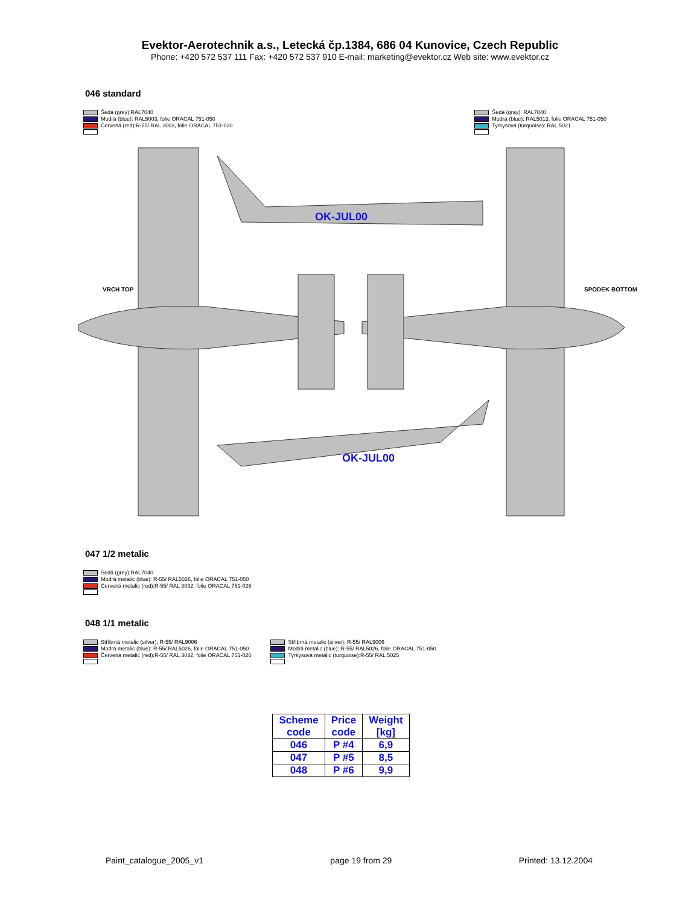Evektor-Aerotechnik a.s., Letecká čp.1384, 686 04 Kunovice, Czech Republic
Phone: +420 572 537 111 Fax: +420 572 537 910 E-mail: marketing@evektor.cz Web site: www.evektor.cz
046 standard
Šedá (grey):RAL7040
Modrá (blue): RAL5003, folie ORACAL 751-050
Červená (red):R-55/ RAL 3003, folie ORACAL 751-030
Šedá (gray): RAL7040
Modrá (blue): RAL5013, folie ORACAL 751-050
Tyrkysová (turquoise): RAL 5021
OK-JUL00
OK-JUL00
VRCH TOP
SPODEK BOTTOM
047 1/2 metalic
Šedá (grey):RAL7040
Modrá metalic (blue): R-55/ RAL5026, folie ORACAL 751-050
Červená metalic (red):R-55/ RAL 3032, folie ORACAL 751-026
048 1/1 metalic
Stříbrná metalic (silver): R-55/ RAL9006
Modrá metalic (blue): R-55/ RAL5026, folie ORACAL 751-050
Červená metalic (red):R-55/ RAL 3032, folie ORACAL 751-026
Stříbrná metalic (silver): R-55/ RAL9006
Modrá metalic (blue): R-55/ RAL5026, folie ORACAL 751-050
Tyrkysová metalic (turquoise):R-55/ RAL 5025
| Scheme code | Price code | Weight [kg] |
| --- | --- | --- |
| 046 | P #4 | 6,9 |
| 047 | P #5 | 8,5 |
| 048 | P #6 | 9,9 |
Paint_catalogue_2005_v1 page 19 from 29 Printed: 13.12.2004